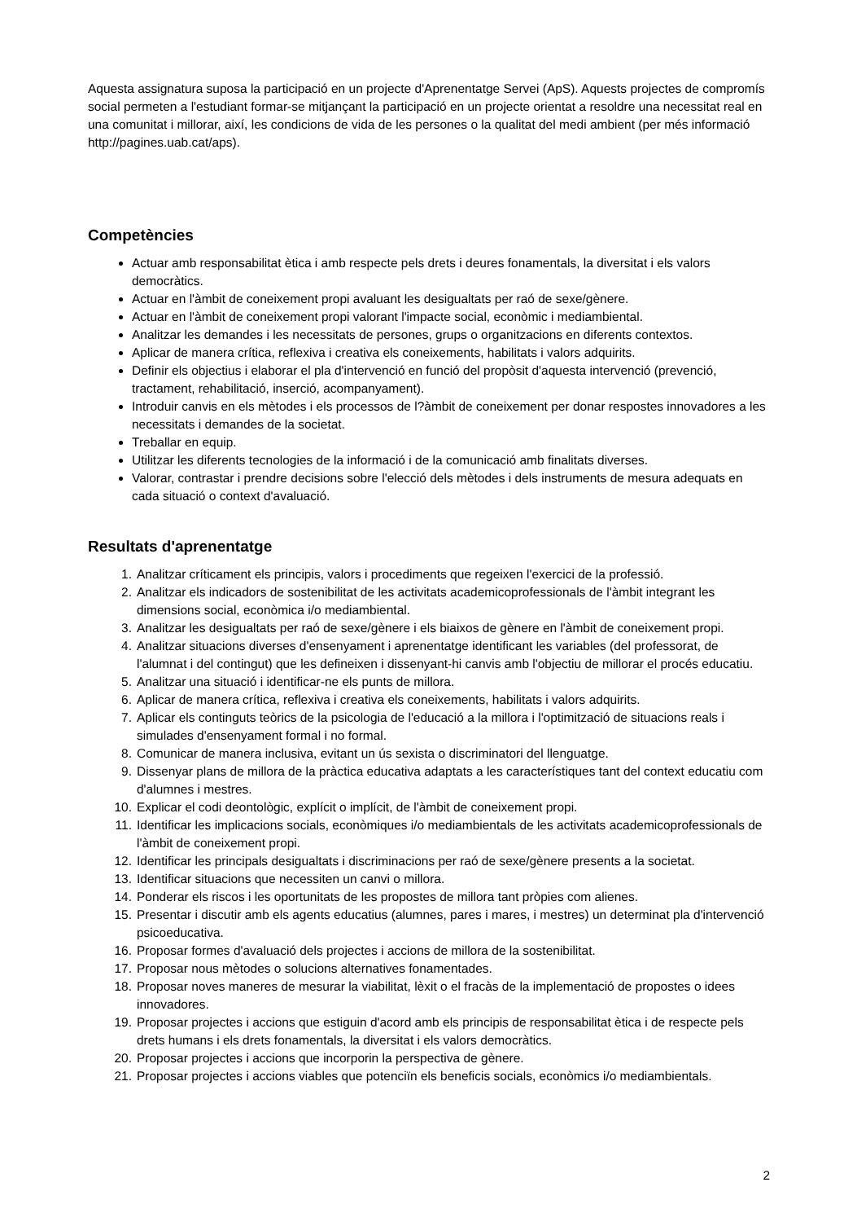Aquesta assignatura suposa la participació en un projecte d'Aprenentatge Servei (ApS). Aquests projectes de compromís social permeten a l'estudiant formar-se mitjançant la participació en un projecte orientat a resoldre una necessitat real en una comunitat i millorar, així, les condicions de vida de les persones o la qualitat del medi ambient (per més informació http://pagines.uab.cat/aps).
Competències
Actuar amb responsabilitat ètica i amb respecte pels drets i deures fonamentals, la diversitat i els valors democràtics.
Actuar en l'àmbit de coneixement propi avaluant les desigualtats per raó de sexe/gènere.
Actuar en l'àmbit de coneixement propi valorant l'impacte social, econòmic i mediambiental.
Analitzar les demandes i les necessitats de persones, grups o organitzacions en diferents contextos.
Aplicar de manera crítica, reflexiva i creativa els coneixements, habilitats i valors adquirits.
Definir els objectius i elaborar el pla d'intervenció en funció del propòsit d'aquesta intervenció (prevenció, tractament, rehabilitació, inserció, acompanyament).
Introduir canvis en els mètodes i els processos de l?àmbit de coneixement per donar respostes innovadores a les necessitats i demandes de la societat.
Treballar en equip.
Utilitzar les diferents tecnologies de la informació i de la comunicació amb finalitats diverses.
Valorar, contrastar i prendre decisions sobre l'elecció dels mètodes i dels instruments de mesura adequats en cada situació o context d'avaluació.
Resultats d'aprenentatge
1. Analitzar críticament els principis, valors i procediments que regeixen l'exercici de la professió.
2. Analitzar els indicadors de sostenibilitat de les activitats academicoprofessionals de l'àmbit integrant les dimensions social, econòmica i/o mediambiental.
3. Analitzar les desigualtats per raó de sexe/gènere i els biaixos de gènere en l'àmbit de coneixement propi.
4. Analitzar situacions diverses d'ensenyament i aprenentatge identificant les variables (del professorat, de l'alumnat i del contingut) que les defineixen i dissenyant-hi canvis amb l'objectiu de millorar el procés educatiu.
5. Analitzar una situació i identificar-ne els punts de millora.
6. Aplicar de manera crítica, reflexiva i creativa els coneixements, habilitats i valors adquirits.
7. Aplicar els continguts teòrics de la psicologia de l'educació a la millora i l'optimització de situacions reals i simulades d'ensenyament formal i no formal.
8. Comunicar de manera inclusiva, evitant un ús sexista o discriminatori del llenguatge.
9. Dissenyar plans de millora de la pràctica educativa adaptats a les característiques tant del context educatiu com d'alumnes i mestres.
10. Explicar el codi deontològic, explícit o implícit, de l'àmbit de coneixement propi.
11. Identificar les implicacions socials, econòmiques i/o mediambientals de les activitats academicoprofessionals de l'àmbit de coneixement propi.
12. Identificar les principals desigualtats i discriminacions per raó de sexe/gènere presents a la societat.
13. Identificar situacions que necessiten un canvi o millora.
14. Ponderar els riscos i les oportunitats de les propostes de millora tant pròpies com alienes.
15. Presentar i discutir amb els agents educatius (alumnes, pares i mares, i mestres) un determinat pla d'intervenció psicoeducativa.
16. Proposar formes d'avaluació dels projectes i accions de millora de la sostenibilitat.
17. Proposar nous mètodes o solucions alternatives fonamentades.
18. Proposar noves maneres de mesurar la viabilitat, lèxit o el fracàs de la implementació de propostes o idees innovadores.
19. Proposar projectes i accions que estiguin d'acord amb els principis de responsabilitat ètica i de respecte pels drets humans i els drets fonamentals, la diversitat i els valors democràtics.
20. Proposar projectes i accions que incorporin la perspectiva de gènere.
21. Proposar projectes i accions viables que potenciïn els beneficis socials, econòmics i/o mediambientals.
2